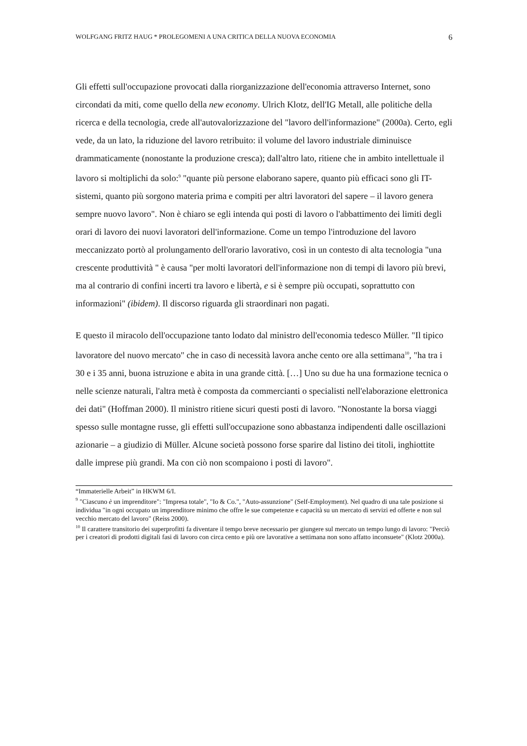WOLFGANG FRITZ HAUG * PROLEGOMENI A UNA CRITICA DELLA NUOVA ECONOMIA 6
Gli effetti sull'occupazione provocati dalla riorganizzazione dell'economia attraverso Internet, sono circondati da miti, come quello della new economy. Ulrich Klotz, dell'IG Metall, alle politiche della ricerca e della tecnologia, crede all'autovalorizzazione del "lavoro dell'informazione" (2000a). Certo, egli vede, da un lato, la riduzione del lavoro retribuito: il volume del lavoro industriale diminuisce drammaticamente (nonostante la produzione cresca); dall'altro lato, ritiene che in ambito intellettuale il lavoro si moltiplichi da solo:<sup>9</sup> "quante più persone elaborano sapere, quanto più efficaci sono gli IT-sistemi, quanto più sorgono materia prima e compiti per altri lavoratori del sapere – il lavoro genera sempre nuovo lavoro". Non è chiaro se egli intenda qui posti di lavoro o l'abbattimento dei limiti degli orari di lavoro dei nuovi lavoratori dell'informazione. Come un tempo l'introduzione del lavoro meccanizzato portò al prolungamento dell'orario lavorativo, così in un contesto di alta tecnologia "una crescente produttività " è causa "per molti lavoratori dell'informazione non di tempi di lavoro più brevi, ma al contrario di confini incerti tra lavoro e libertà, e si è sempre più occupati, soprattutto con informazioni" (ibidem). Il discorso riguarda gli straordinari non pagati.
E questo il miracolo dell'occupazione tanto lodato dal ministro dell'economia tedesco Müller. "Il tipico lavoratore del nuovo mercato" che in caso di necessità lavora anche cento ore alla settimana<sup>10</sup>, "ha tra i 30 e i 35 anni, buona istruzione e abita in una grande città. […] Uno su due ha una formazione tecnica o nelle scienze naturali, l'altra metà è composta da commercianti o specialisti nell'elaborazione elettronica dei dati" (Hoffman 2000). Il ministro ritiene sicuri questi posti di lavoro. "Nonostante la borsa viaggi spesso sulle montagne russe, gli effetti sull'occupazione sono abbastanza indipendenti dalle oscillazioni azionarie – a giudizio di Müller. Alcune società possono forse sparire dal listino dei titoli, inghiottite dalle imprese più grandi. Ma con ciò non scompaiono i posti di lavoro".
“Immaterielle Arbeit” in HKWM 6/I.
<sup>9</sup> "Ciascuno è un imprenditore": "Impresa totale", "Io & Co.", "Auto-assunzione" (Self-Employment). Nel quadro di una tale posizione si individua "in ogni occupato un imprenditore minimo che offre le sue competenze e capacità su un mercato di servizi ed offerte e non sul vecchio mercato del lavoro" (Reiss 2000).
<sup>10</sup> Il carattere transitorio dei superprofitti fa diventare il tempo breve necessario per giungere sul mercato un tempo lungo di lavoro: "Perciò per i creatori di prodotti digitali fasi di lavoro con circa cento e più ore lavorative a settimana non sono affatto inconsuete" (Klotz 2000a).